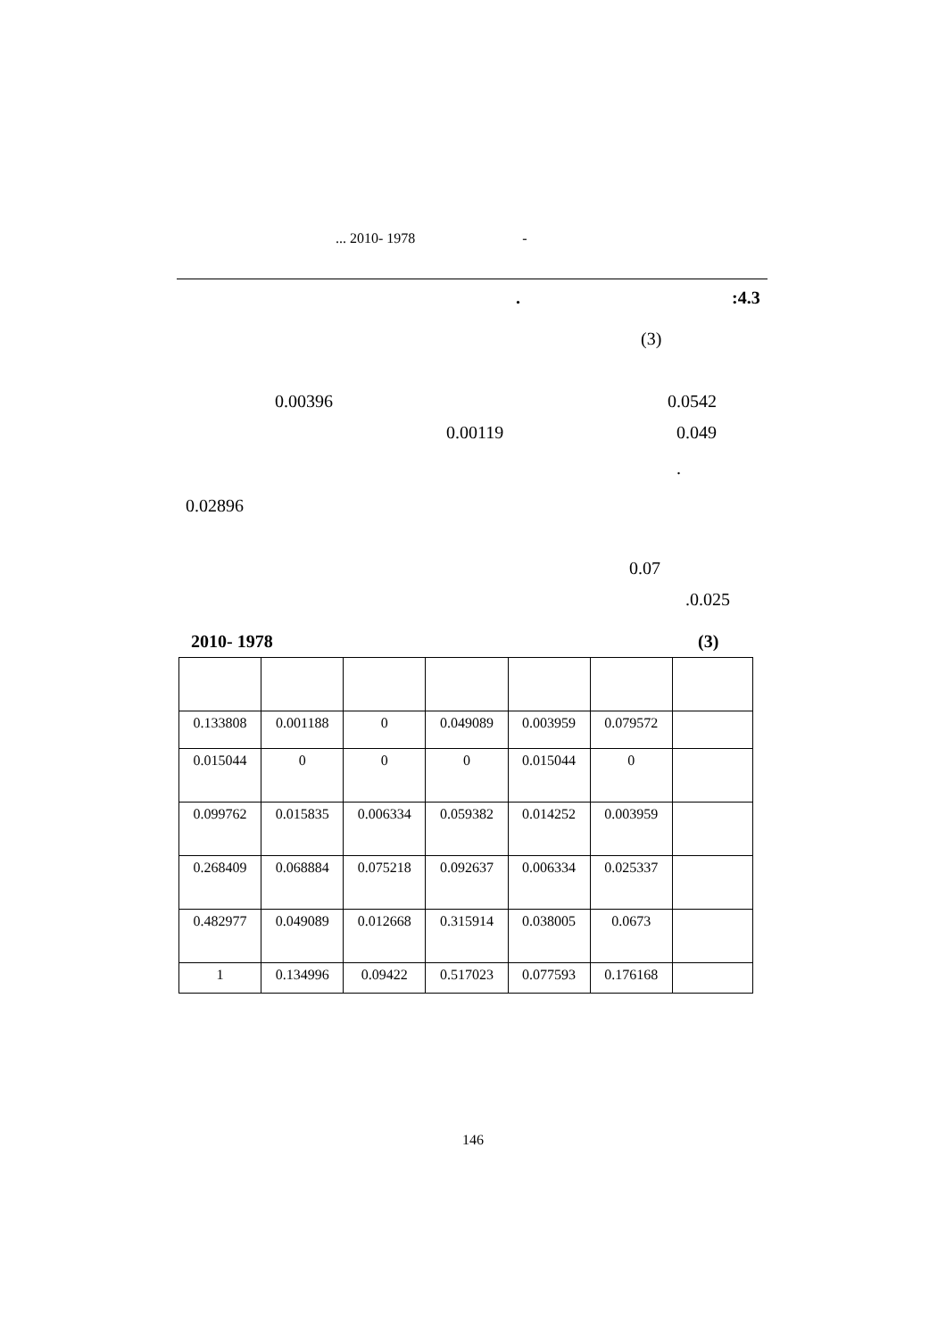... 2010- 1978 -
:4.3
.
(3)
0.0542
0.00396
0.049
0.00119
.
0.02896
0.07
.0.025
(3)
2010- 1978
| 0.133808 | 0.001188 | 0 | 0.049089 | 0.003959 | 0.079572 | |
| 0.015044 | 0 | 0 | 0 | 0.015044 | 0 | |
| 0.099762 | 0.015835 | 0.006334 | 0.059382 | 0.014252 | 0.003959 | |
| 0.268409 | 0.068884 | 0.075218 | 0.092637 | 0.006334 | 0.025337 | |
| 0.482977 | 0.049089 | 0.012668 | 0.315914 | 0.038005 | 0.0673 | |
| 1 | 0.134996 | 0.09422 | 0.517023 | 0.077593 | 0.176168 | |
146